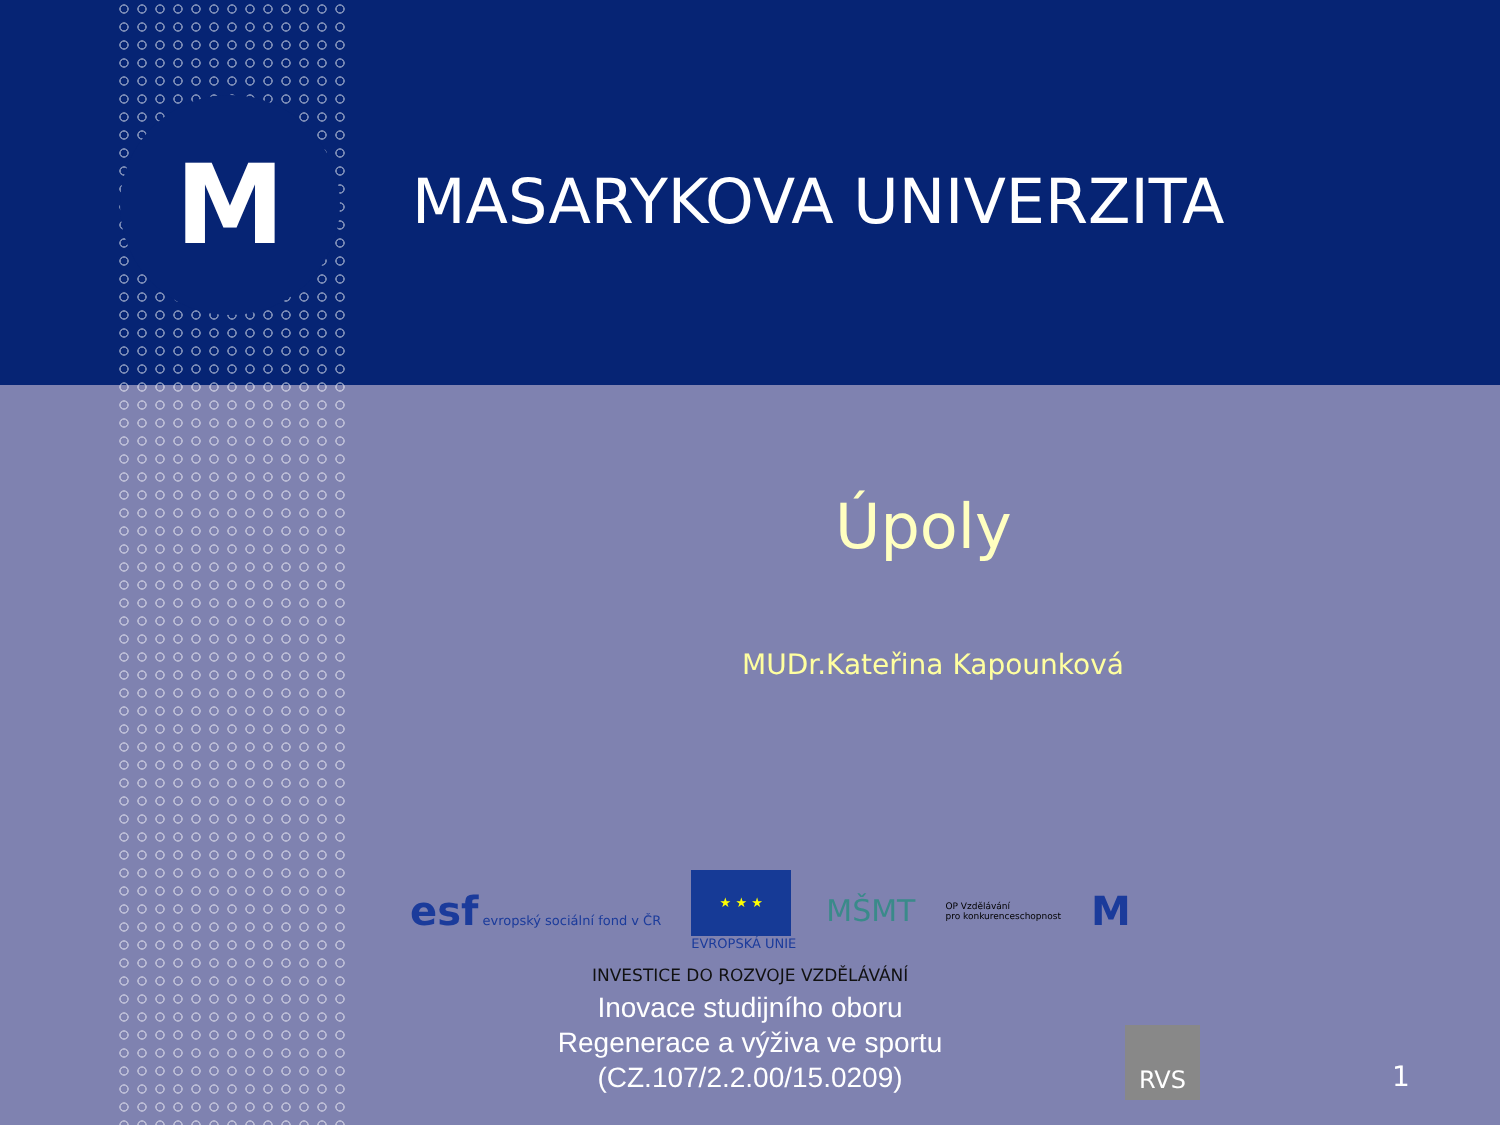M MASARYKOVA UNIVERZITA
Úpoly
MUDr.Kateřina Kapounková
esf evropský sociální fond v ČR
★ ★ ★
EVROPSKÁ UNIE
MŠMT
OP Vzdělávání
pro konkurenceschopnost
M
INVESTICE DO ROZVOJE VZDĚLÁVÁNÍ
Inovace studijního oboru
Regenerace a výživa ve sportu
(CZ.107/2.2.00/15.0209)
RVS
1